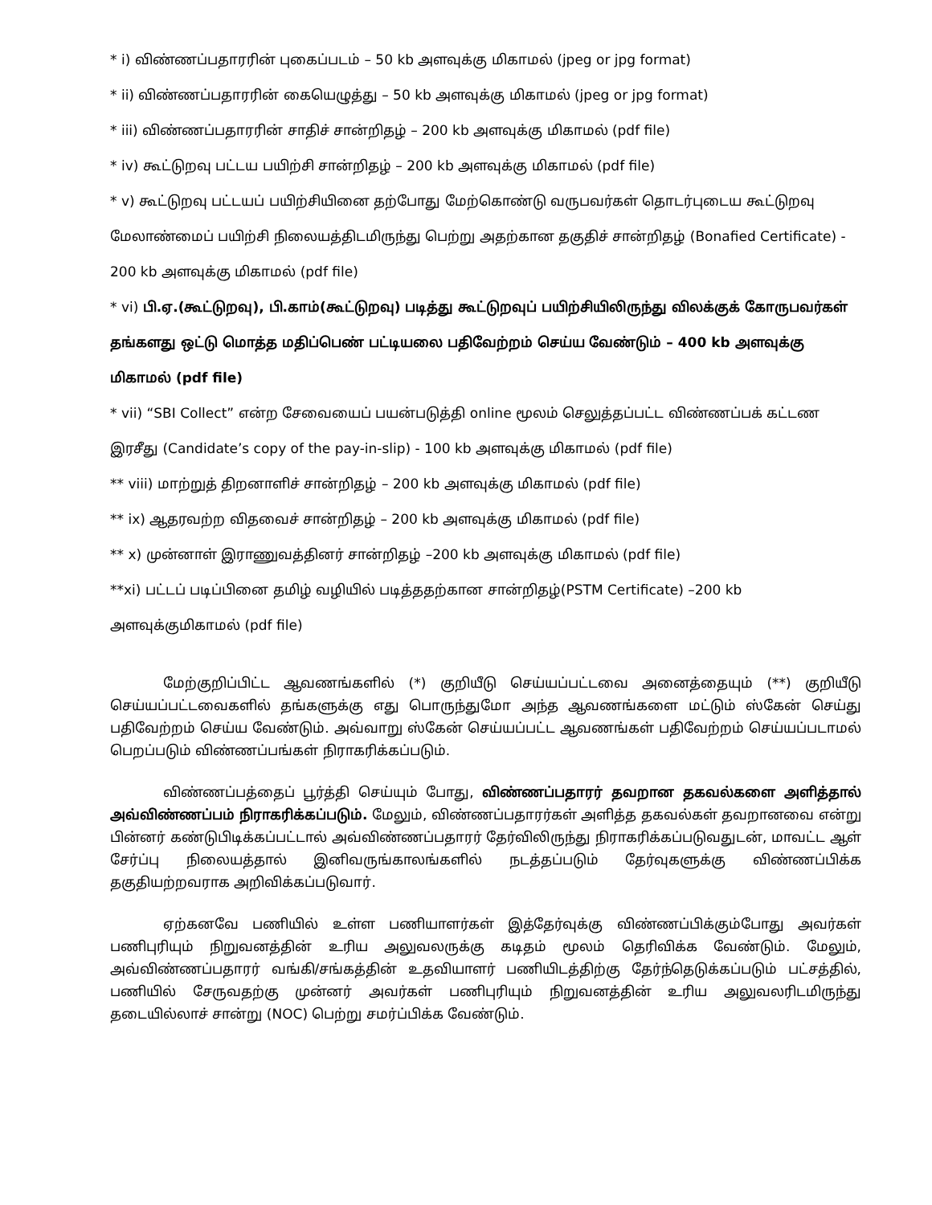* i) விண்ணப்பதாரரின் புகைப்படம் – 50 kb அளவுக்கு மிகாமல் (jpeg or jpg format)
* ii) விண்ணப்பதாரரின் கையெழுத்து – 50 kb அளவுக்கு மிகாமல் (jpeg or jpg format)
* iii) விண்ணப்பதாரரின் சாதிச் சான்றிதழ் – 200 kb அளவுக்கு மிகாமல் (pdf file)
* iv) கூட்டுறவு பட்டய பயிற்சி சான்றிதழ் – 200 kb அளவுக்கு மிகாமல் (pdf file)
* v) கூட்டுறவு பட்டயப் பயிற்சியினை தற்போது மேற்கொண்டு வருபவர்கள் தொடர்புடைய கூட்டுறவு மேலாண்மைப் பயிற்சி நிலையத்திடமிருந்து பெற்று அதற்கான தகுதிச் சான்றிதழ் (Bonafied Certificate) - 200 kb அளவுக்கு மிகாமல் (pdf file)
* vi) பி.ஏ.(கூட்டுறவு), பி.காம்(கூட்டுறவு) படித்து கூட்டுறவுப் பயிற்சியிலிருந்து விலக்குக் கோருபவர்கள் தங்களது ஒட்டு மொத்த மதிப்பெண் பட்டியலை பதிவேற்றம் செய்ய வேண்டும் – 400 kb அளவுக்கு மிகாமல் (pdf file)
* vii) “SBI Collect” என்ற சேவையைப் பயன்படுத்தி online மூலம் செலுத்தப்பட்ட விண்ணப்பக் கட்டண இரசீது (Candidate’s copy of the pay-in-slip) - 100 kb அளவுக்கு மிகாமல் (pdf file)
** viii) மாற்றுத் திறனாளிச் சான்றிதழ் – 200 kb அளவுக்கு மிகாமல் (pdf file)
** ix) ஆதரவற்ற விதவைச் சான்றிதழ் – 200 kb அளவுக்கு மிகாமல் (pdf file)
** x) முன்னாள் இராணுவத்தினர் சான்றிதழ் –200 kb அளவுக்கு மிகாமல் (pdf file)
**xi) பட்டப் படிப்பினை தமிழ் வழியில் படித்ததற்கான சான்றிதழ்(PSTM Certificate) –200 kb அளவுக்குமிகாமல் (pdf file)
மேற்குறிப்பிட்ட ஆவணங்களில் (*) குறியீடு செய்யப்பட்டவை அனைத்தையும் (**) குறியீடு செய்யப்பட்டவைகளில் தங்களுக்கு எது பொருந்துமோ அந்த ஆவணங்களை மட்டும் ஸ்கேன் செய்து பதிவேற்றம் செய்ய வேண்டும். அவ்வாறு ஸ்கேன் செய்யப்பட்ட ஆவணங்கள் பதிவேற்றம் செய்யப்படாமல் பெறப்படும் விண்ணப்பங்கள் நிராகரிக்கப்படும்.
விண்ணப்பத்தைப் பூர்த்தி செய்யும் போது, விண்ணப்பதாரர் தவறான தகவல்களை அளித்தால் அவ்விண்ணப்பம் நிராகரிக்கப்படும். மேலும், விண்ணப்பதாரர்கள் அளித்த தகவல்கள் தவறானவை என்று பின்னர் கண்டுபிடிக்கப்பட்டால் அவ்விண்ணப்பதாரர் தேர்விலிருந்து நிராகரிக்கப்படுவதுடன், மாவட்ட ஆள் சேர்ப்பு நிலையத்தால் இனிவருங்காலங்களில் நடத்தப்படும் தேர்வுகளுக்கு விண்ணப்பிக்க தகுதியற்றவராக அறிவிக்கப்படுவார்.
ஏற்கனவே பணியில் உள்ள பணியாளர்கள் இத்தேர்வுக்கு விண்ணப்பிக்கும்போது அவர்கள் பணிபுரியும் நிறுவனத்தின் உரிய அலுவலருக்கு கடிதம் மூலம் தெரிவிக்க வேண்டும். மேலும், அவ்விண்ணப்பதாரர் வங்கி/சங்கத்தின் உதவியாளர் பணியிடத்திற்கு தேர்ந்தெடுக்கப்படும் பட்சத்தில், பணியில் சேருவதற்கு முன்னர் அவர்கள் பணிபுரியும் நிறுவனத்தின் உரிய அலுவலரிடமிருந்து தடையில்லாச் சான்று (NOC) பெற்று சமர்ப்பிக்க வேண்டும்.